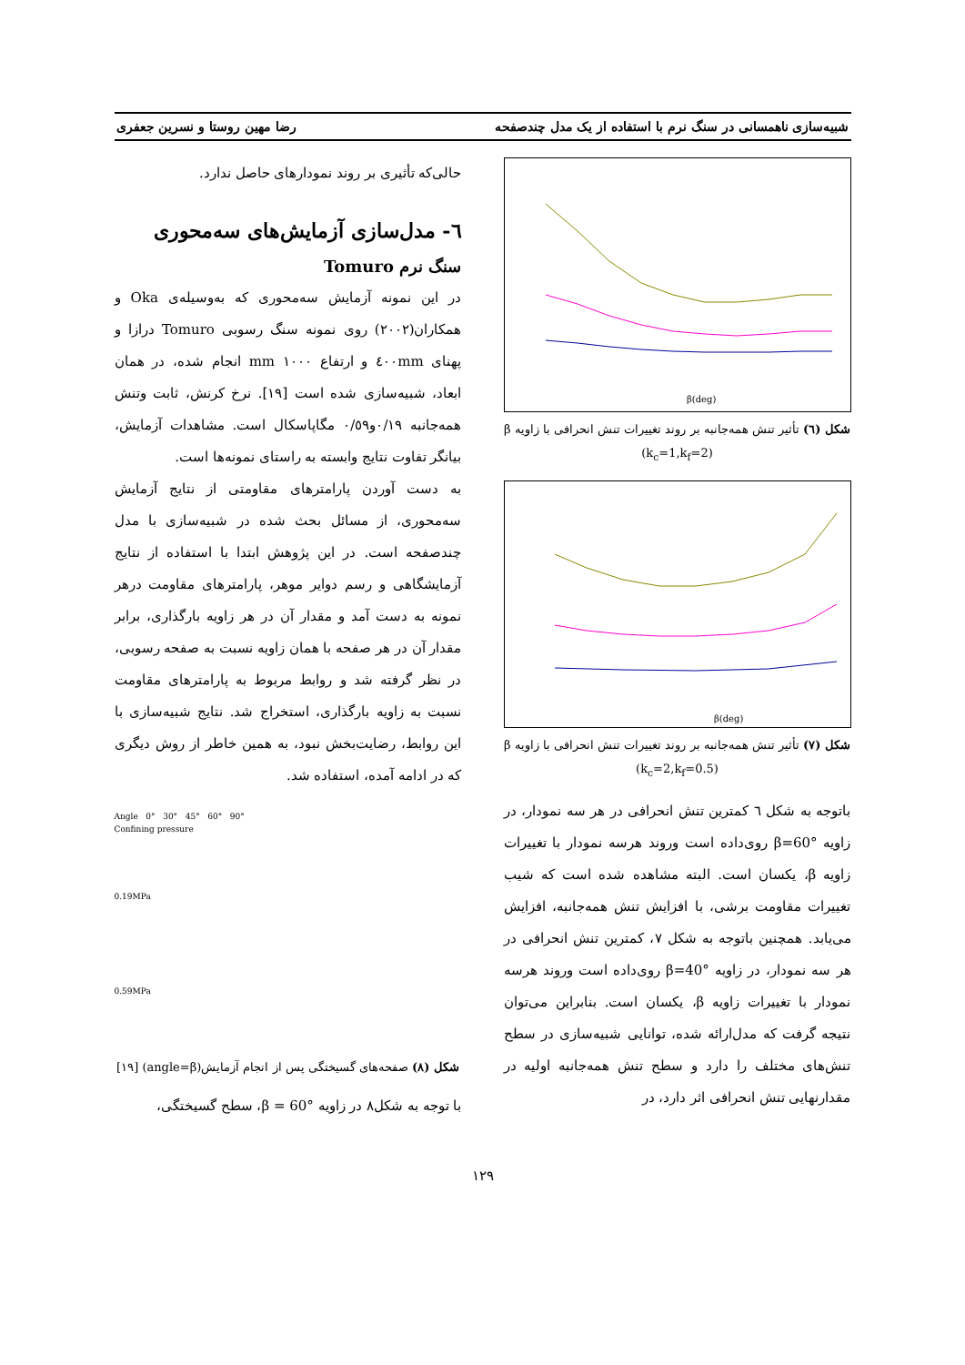شبیه‌سازی ناهمسانی در سنگ نرم با استفاده از یک مدل چندصفحه رضا مهین روستا و نسرین جعفری
β(deg)
شکل (٦) تأثیر تنش همه‌جانبه بر روند تغییرات تنش انحرافی با زاویه β (k<sub>c</sub>=1,k<sub>f</sub>=2)
β(deg)
شکل (٧) تأثیر تنش همه‌جانبه بر روند تغییرات تنش انحرافی با زاویه β (k<sub>c</sub>=2,k<sub>f</sub>=0.5)
باتوجه به شکل ٦ کمترین تنش انحرافی در هر سه نمودار، در زاویه β=60° روی‌داده است وروند هرسه نمودار با تغییرات زاویه β، یکسان است. البته مشاهده شده است که شیب تغییرات مقاومت برشی، با افزایش تنش همه‌جانبه، افزایش می‌یابد. همچنین باتوجه به شکل ٧، کمترین تنش انحرافی در هر سه نمودار، در زاویه β=40° روی‌داده است وروند هرسه نمودار با تغییرات زاویه β، یکسان است. بنابراین می‌توان نتیجه گرفت که مدل‌ارائه شده، توانایی شبیه‌سازی در سطح تنش‌های مختلف را دارد و سطح تنش همه‌جانبه اولیه در مقدارنهایی تنش انحرافی اثر دارد، در
حالی‌که تأثیری بر روند نمودارهای حاصل ندارد.
٦- مدل‌سازی آزمایش‌های سه‌محوری
سنگ نرم Tomuro
در این نمونه آزمایش سه‌محوری که به‌وسیله‌ی Oka و همکاران(٢٠٠٢) روی نمونه سنگ رسوبی Tomuro درازا و پهنای ٤٠٠mm و ارتفاع ١٠٠٠ mm انجام شده، در همان ابعاد، شبیه‌سازی شده است [١٩]. نرخ کرنش، ثابت وتنش همه‌جانبه ٠/١٩و٠/٥٩ مگاپاسکال است. مشاهدات آزمایش، بیانگر تفاوت نتایج وابسته به راستای نمونه‌ها است.
به دست آوردن پارامترهای مقاومتی از نتایج آزمایش سه‌محوری، از مسائل بحث شده در شبیه‌سازی با مدل چندصفحه است. در این پژوهش ابتدا با استفاده از نتایج آزمایشگاهی و رسم دوایر موهر، پارامترهای مقاومت درهر نمونه به دست آمد و مقدار آن در هر زاویه بارگذاری، برابر مقدار آن در هر صفحه با همان زاویه نسبت به صفحه رسوبی، در نظر گرفته شد و روابط مربوط به پارامترهای مقاومت نسبت به زاویه بارگذاری، استخراج شد. نتایج شبیه‌سازی با این روابط، رضایت‌بخش نبود، به همین خاطر از روش دیگری که در ادامه آمده، استفاده شد.
Angle 0° 30° 45° 60° 90°
Confining pressure
0.19MPa
0.59MPa
شکل (٨) صفحه‌های گسیختگی پس از انجام آزمایش(angle=β) [١٩]
با توجه به شکل٨ در زاویه β = 60°، سطح گسیختگی،
١٢٩